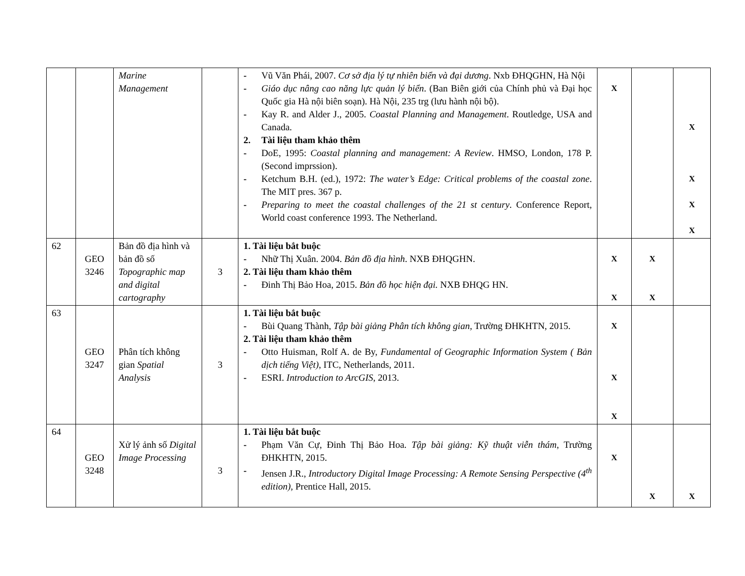| | | Marine Management | | - Vũ Văn Phái, 2007. Cơ sở địa lý tự nhiên biển và đại dương . Nxb ĐHQGHN, Hà Nội - Giáo dục nâng cao năng lực quản lý biển . (Ban Biên giới của Chính phủ và Đại học Quốc gia Hà nội biên soạn). Hà Nội, 235 trg (lưu hành nội bộ). - Kay R. and Alder J., 2005. Coastal Planning and Management . Routledge, USA and Canada. 2. Tài liệu tham khảo thêm - DoE, 1995: Coastal planning and management: A Review . HMSO, London, 178 P. (Second imprssion). - Ketchum B.H. (ed.), 1972: The water’s Edge: Critical problems of the coastal zone . The MIT pres. 367 p. - Preparing to meet the coastal challenges of the 21 st century . Conference Report, World coast conference 1993. The Netherland. | X | | X X X X |
| 62 | GEO 3246 | Bản đồ địa hình và bản đồ số Topographic map and digital cartography | 3 | 1. Tài liệu bắt buộc - Nhữ Thị Xuân. 2004. Bản đồ địa hình . NXB ĐHQGHN. 2. Tài liệu tham khảo thêm - Đinh Thị Bảo Hoa, 2015. Bản đồ học hiện đại. NXB ĐHQG HN. | X X | X X | |
| 63 | GEO 3247 | Phân tích không gian Spatial Analysis | 3 | 1. Tài liệu bắt buộc - Bùi Quang Thành, Tập bài giảng Phân tích không gian, Trường ĐHKHTN, 2015. 2. Tài liệu tham khảo thêm - Otto Huisman, Rolf A. de By, Fundamental of Geographic Information System ( Bản dịch tiếng Việt) , ITC, Netherlands, 2011. - ESRI. Introduction to ArcGIS , 2013. | X X X | | |
| 64 | GEO 3248 | Xử lý ảnh số Digital Image Processing | 3 | 1. Tài liệu bắt buộc - Phạm Văn Cự, Đinh Thị Bảo Hoa. Tập bài giảng: Kỹ thuật viễn thám , Trường ĐHKHTN, 2015. - Jensen J.R., Introductory Digital Image Processing: A Remote Sensing Perspective (4<sup>th</sup> edition), Prentice Hall, 2015. | X | X | X |